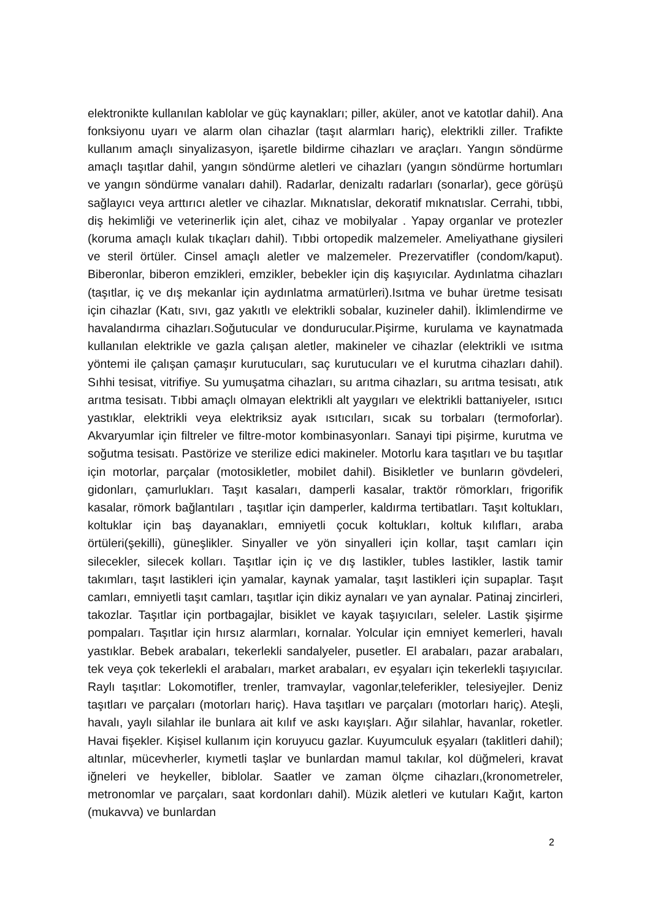elektronikte kullanılan kablolar ve güç kaynakları; piller, aküler, anot ve katotlar dahil). Ana fonksiyonu uyarı ve alarm olan cihazlar (taşıt alarmları hariç), elektrikli ziller. Trafikte kullanım amaçlı sinyalizasyon, işaretle bildirme cihazları ve araçları. Yangın söndürme amaçlı taşıtlar dahil, yangın söndürme aletleri ve cihazları (yangın söndürme hortumları ve yangın söndürme vanaları dahil). Radarlar, denizaltı radarları (sonarlar), gece görüşü sağlayıcı veya arttırıcı aletler ve cihazlar. Mıknatıslar, dekoratif mıknatıslar. Cerrahi, tıbbi, diş hekimliği ve veterinerlik için alet, cihaz ve mobilyalar . Yapay organlar ve protezler (koruma amaçlı kulak tıkaçları dahil). Tıbbi ortopedik malzemeler. Ameliyathane giysileri ve steril örtüler. Cinsel amaçlı aletler ve malzemeler. Prezervatifler (condom/kaput). Biberonlar, biberon emzikleri, emzikler, bebekler için diş kaşıyıcılar. Aydınlatma cihazları (taşıtlar, iç ve dış mekanlar için aydınlatma armatürleri).Isıtma ve buhar üretme tesisatı için cihazlar (Katı, sıvı, gaz yakıtlı ve elektrikli sobalar, kuzineler dahil). İklimlendirme ve havalandırma cihazları.Soğutucular ve dondurucular.Pişirme, kurulama ve kaynatmada kullanılan elektrikle ve gazla çalışan aletler, makineler ve cihazlar (elektrikli ve ısıtma yöntemi ile çalışan çamaşır kurutucuları, saç kurutucuları ve el kurutma cihazları dahil). Sıhhi tesisat, vitrifiye. Su yumuşatma cihazları, su arıtma cihazları, su arıtma tesisatı, atık arıtma tesisatı. Tıbbi amaçlı olmayan elektrikli alt yaygıları ve elektrikli battaniyeler, ısıtıcı yastıklar, elektrikli veya elektriksiz ayak ısıtıcıları, sıcak su torbaları (termoforlar). Akvaryumlar için filtreler ve filtre-motor kombinasyonları. Sanayi tipi pişirme, kurutma ve soğutma tesisatı. Pastörize ve sterilize edici makineler. Motorlu kara taşıtları ve bu taşıtlar için motorlar, parçalar (motosikletler, mobilet dahil). Bisikletler ve bunların gövdeleri, gidonları, çamurlukları. Taşıt kasaları, damperli kasalar, traktör römorkları, frigorifik kasalar, römork bağlantıları , taşıtlar için damperler, kaldırma tertibatları. Taşıt koltukları, koltuklar için baş dayanakları, emniyetli çocuk koltukları, koltuk kılıfları, araba örtüleri(şekilli), güneşlikler. Sinyaller ve yön sinyalleri için kollar, taşıt camları için silecekler, silecek kolları. Taşıtlar için iç ve dış lastikler, tubles lastikler, lastik tamir takımları, taşıt lastikleri için yamalar, kaynak yamalar, taşıt lastikleri için supaplar. Taşıt camları, emniyetli taşıt camları, taşıtlar için dikiz aynaları ve yan aynalar. Patinaj zincirleri, takozlar. Taşıtlar için portbagajlar, bisiklet ve kayak taşıyıcıları, seleler. Lastik şişirme pompaları. Taşıtlar için hırsız alarmları, kornalar. Yolcular için emniyet kemerleri, havalı yastıklar. Bebek arabaları, tekerlekli sandalyeler, pusetler. El arabaları, pazar arabaları, tek veya çok tekerlekli el arabaları, market arabaları, ev eşyaları için tekerlekli taşıyıcılar. Raylı taşıtlar: Lokomotifler, trenler, tramvaylar, vagonlar,teleferikler, telesiyejler. Deniz taşıtları ve parçaları (motorları hariç). Hava taşıtları ve parçaları (motorları hariç). Ateşli, havalı, yaylı silahlar ile bunlara ait kılıf ve askı kayışları. Ağır silahlar, havanlar, roketler. Havai fişekler. Kişisel kullanım için koruyucu gazlar. Kuyumculuk eşyaları (taklitleri dahil); altınlar, mücevherler, kıymetli taşlar ve bunlardan mamul takılar, kol düğmeleri, kravat iğneleri ve heykeller, biblolar. Saatler ve zaman ölçme cihazları,(kronometreler, metronomlar ve parçaları, saat kordonları dahil). Müzik aletleri ve kutuları Kağıt, karton (mukavva) ve bunlardan
2